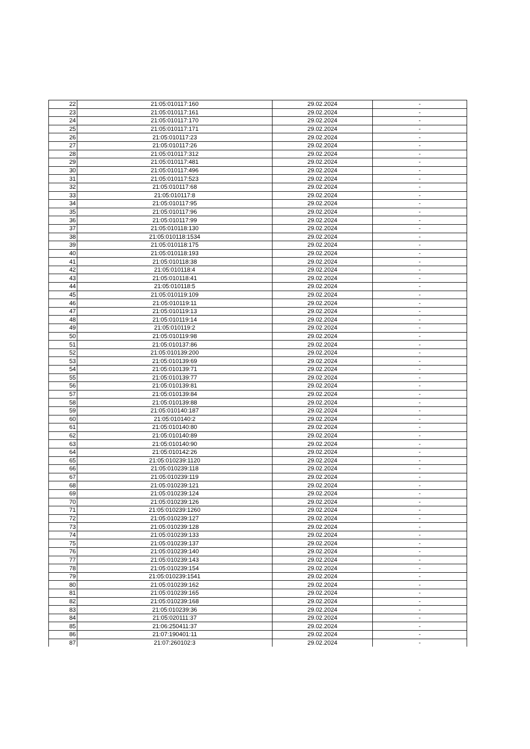| 22 | 21:05:010117:160 | 29.02.2024 | - |
| 23 | 21:05:010117:161 | 29.02.2024 | - |
| 24 | 21:05:010117:170 | 29.02.2024 | - |
| 25 | 21:05:010117:171 | 29.02.2024 | - |
| 26 | 21:05:010117:23 | 29.02.2024 | - |
| 27 | 21:05:010117:26 | 29.02.2024 | - |
| 28 | 21:05:010117:312 | 29.02.2024 | - |
| 29 | 21:05:010117:481 | 29.02.2024 | - |
| 30 | 21:05:010117:496 | 29.02.2024 | - |
| 31 | 21:05:010117:523 | 29.02.2024 | - |
| 32 | 21:05:010117:68 | 29.02.2024 | - |
| 33 | 21:05:010117:8 | 29.02.2024 | - |
| 34 | 21:05:010117:95 | 29.02.2024 | - |
| 35 | 21:05:010117:96 | 29.02.2024 | - |
| 36 | 21:05:010117:99 | 29.02.2024 | - |
| 37 | 21:05:010118:130 | 29.02.2024 | - |
| 38 | 21:05:010118:1534 | 29.02.2024 | - |
| 39 | 21:05:010118:175 | 29.02.2024 | - |
| 40 | 21:05:010118:193 | 29.02.2024 | - |
| 41 | 21:05:010118:38 | 29.02.2024 | - |
| 42 | 21:05:010118:4 | 29.02.2024 | - |
| 43 | 21:05:010118:41 | 29.02.2024 | - |
| 44 | 21:05:010118:5 | 29.02.2024 | - |
| 45 | 21:05:010119:109 | 29.02.2024 | - |
| 46 | 21:05:010119:11 | 29.02.2024 | - |
| 47 | 21:05:010119:13 | 29.02.2024 | - |
| 48 | 21:05:010119:14 | 29.02.2024 | - |
| 49 | 21:05:010119:2 | 29.02.2024 | - |
| 50 | 21:05:010119:98 | 29.02.2024 | - |
| 51 | 21:05:010137:86 | 29.02.2024 | - |
| 52 | 21:05:010139:200 | 29.02.2024 | - |
| 53 | 21:05:010139:69 | 29.02.2024 | - |
| 54 | 21:05:010139:71 | 29.02.2024 | - |
| 55 | 21:05:010139:77 | 29.02.2024 | - |
| 56 | 21:05:010139:81 | 29.02.2024 | - |
| 57 | 21:05:010139:84 | 29.02.2024 | - |
| 58 | 21:05:010139:88 | 29.02.2024 | - |
| 59 | 21:05:010140:187 | 29.02.2024 | - |
| 60 | 21:05:010140:2 | 29.02.2024 | - |
| 61 | 21:05:010140:80 | 29.02.2024 | - |
| 62 | 21:05:010140:89 | 29.02.2024 | - |
| 63 | 21:05:010140:90 | 29.02.2024 | - |
| 64 | 21:05:010142:26 | 29.02.2024 | - |
| 65 | 21:05:010239:1120 | 29.02.2024 | - |
| 66 | 21:05:010239:118 | 29.02.2024 | - |
| 67 | 21:05:010239:119 | 29.02.2024 | - |
| 68 | 21:05:010239:121 | 29.02.2024 | - |
| 69 | 21:05:010239:124 | 29.02.2024 | - |
| 70 | 21:05:010239:126 | 29.02.2024 | - |
| 71 | 21:05:010239:1260 | 29.02.2024 | - |
| 72 | 21:05:010239:127 | 29.02.2024 | - |
| 73 | 21:05:010239:128 | 29.02.2024 | - |
| 74 | 21:05:010239:133 | 29.02.2024 | - |
| 75 | 21:05:010239:137 | 29.02.2024 | - |
| 76 | 21:05:010239:140 | 29.02.2024 | - |
| 77 | 21:05:010239:143 | 29.02.2024 | - |
| 78 | 21:05:010239:154 | 29.02.2024 | - |
| 79 | 21:05:010239:1541 | 29.02.2024 | - |
| 80 | 21:05:010239:162 | 29.02.2024 | - |
| 81 | 21:05:010239:165 | 29.02.2024 | - |
| 82 | 21:05:010239:168 | 29.02.2024 | - |
| 83 | 21:05:010239:36 | 29.02.2024 | - |
| 84 | 21:05:020111:37 | 29.02.2024 | - |
| 85 | 21:06:250411:37 | 29.02.2024 | - |
| 86 | 21:07:190401:11 | 29.02.2024 | - |
| 87 | 21:07:260102:3 | 29.02.2024 | - |